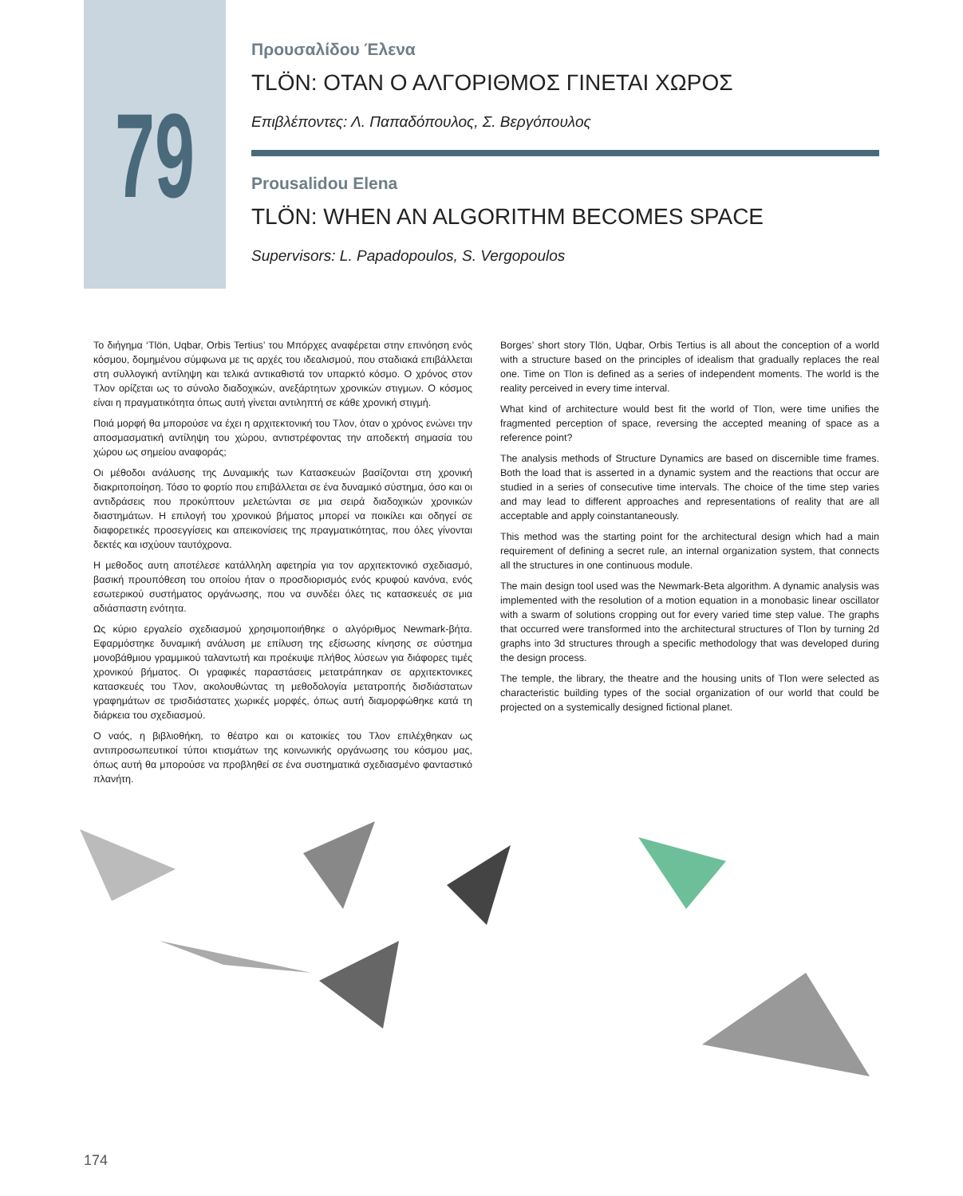79
Προυσαλίδου Έλενα
TLÖN: ΟΤΑΝ Ο ΑΛΓΟΡΙΘΜΟΣ ΓΙΝΕΤΑΙ ΧΩΡΟΣ
Επιβλέποντες: Λ. Παπαδόπουλος, Σ. Βεργόπουλος
Prousalidou Elena
TLÖN: WHEN AN ALGORITHM BECOMES SPACE
Supervisors: L. Papadopoulos, S. Vergopoulos
Το διήγημα ‘Tlön, Uqbar, Orbis Tertius’ του Μπόρχες αναφέρεται στην επινόηση ενός κόσμου, δομημένου σύμφωνα με τις αρχές του ιδεαλισμού, που σταδιακά επιβάλλεται στη συλλογική αντίληψη και τελικά αντικαθιστά τον υπαρκτό κόσμο. Ο χρόνος στον Τλον ορίζεται ως το σύνολο διαδοχικών, ανεξάρτητων χρονικών στιγμων. Ο κόσμος είναι η πραγματικότητα όπως αυτή γίνεται αντιληπτή σε κάθε χρονική στιγμή.
Ποιά μορφή θα μπορούσε να έχει η αρχιτεκτονική του Τλον, όταν ο χρόνος ενώνει την αποσμασματική αντίληψη του χώρου, αντιστρέφοντας την αποδεκτή σημασία του χώρου ως σημείου αναφοράς;
Οι μέθοδοι ανάλυσης της Δυναμικής των Κατασκευών βασίζονται στη χρονική διακριτοποίηση. Τόσο το φορτίο που επιβάλλεται σε ένα δυναμικό σύστημα, όσο και οι αντιδράσεις που προκύπτουν μελετώνται σε μια σειρά διαδοχικών χρονικών διαστημάτων. Η επιλογή του χρονικού βήματος μπορεί να ποικίλει και οδηγεί σε διαφορετικές προσεγγίσεις και απεικονίσεις της πραγματικότητας, που όλες γίνονται δεκτές και ισχύουν ταυτόχρονα.
Η μεθοδος αυτη αποτέλεσε κατάλληλη αφετηρία για τον αρχιτεκτονικό σχεδιασμό, βασική προυπόθεση του οποίου ήταν ο προσδιορισμός ενός κρυφού κανόνα, ενός εσωτερικού συστήματος οργάνωσης, που να συνδέει όλες τις κατασκευές σε μια αδιάσπαστη ενότητα.
Ως κύριο εργαλείο σχεδιασμού χρησιμοποιήθηκε ο αλγόριθμος Newmark-βήτα. Εφαρμόστηκε δυναμική ανάλυση με επίλυση της εξίσωσης κίνησης σε σύστημα μονοβάθμιου γραμμικού ταλαντωτή και προέκυψε πλήθος λύσεων για διάφορες τιμές χρονικού βήματος. Οι γραφικές παραστάσεις μετατράπηκαν σε αρχιτεκτονικες κατασκευές του Τλον, ακολουθώντας τη μεθοδολογία μετατροπής δισδιάστατων γραφημάτων σε τρισδιάστατες χωρικές μορφές, όπως αυτή διαμορφώθηκε κατά τη διάρκεια του σχεδιασμού.
Ο ναός, η βιβλιοθήκη, το θέατρο και οι κατοικίες του Τλον επιλέχθηκαν ως αντιπροσωπευτικοί τύποι κτισμάτων της κοινωνικής οργάνωσης του κόσμου μας, όπως αυτή θα μπορούσε να προβληθεί σε ένα συστηματικά σχεδιασμένο φανταστικό πλανήτη.
Borges’ short story Tlön, Uqbar, Orbis Tertius is all about the conception of a world with a structure based on the principles of idealism that gradually replaces the real one. Time on Tlon is defined as a series of independent moments. The world is the reality perceived in every time interval.
What kind of architecture would best fit the world of Tlon, were time unifies the fragmented perception of space, reversing the accepted meaning of space as a reference point?
The analysis methods of Structure Dynamics are based on discernible time frames. Both the load that is asserted in a dynamic system and the reactions that occur are studied in a series of consecutive time intervals. The choice of the time step varies and may lead to different approaches and representations of reality that are all acceptable and apply coinstantaneously.
This method was the starting point for the architectural design which had a main requirement of defining a secret rule, an internal organization system, that connects all the structures in one continuous module.
The main design tool used was the Newmark-Beta algorithm. A dynamic analysis was implemented with the resolution of a motion equation in a monobasic linear oscillator with a swarm of solutions cropping out for every varied time step value. The graphs that occurred were transformed into the architectural structures of Tlon by turning 2d graphs into 3d structures through a specific methodology that was developed during the design process.
The temple, the library, the theatre and the housing units of Tlon were selected as characteristic building types of the social organization of our world that could be projected on a systemically designed fictional planet.
174